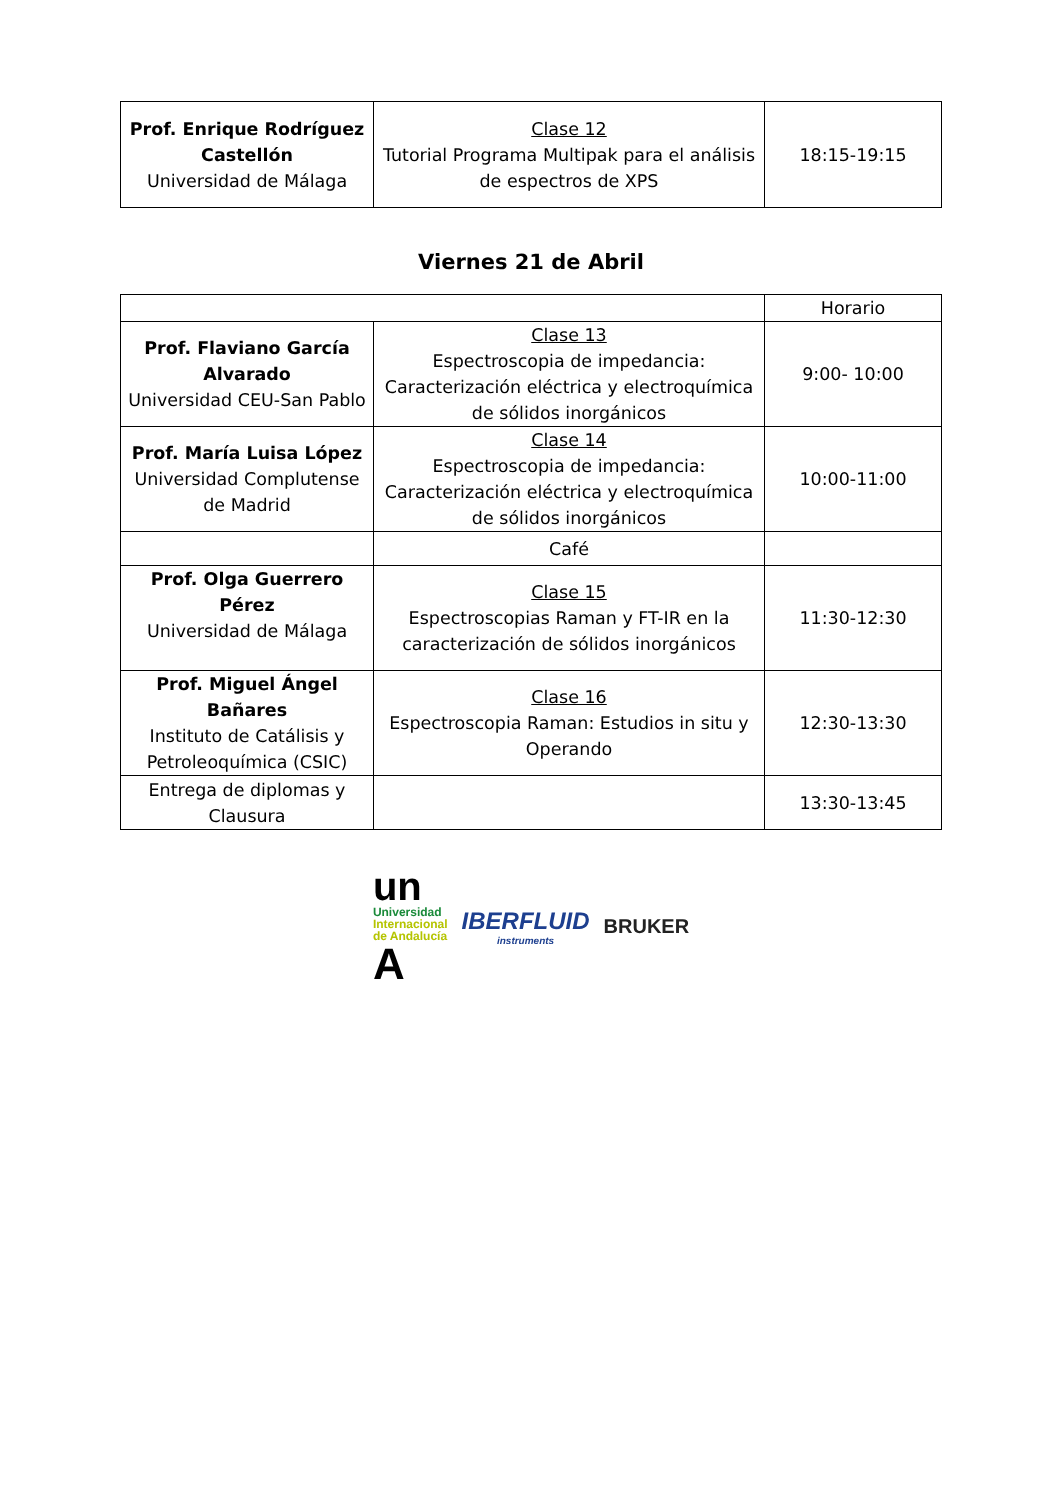| Prof. Enrique Rodríguez Castellón Universidad de Málaga | Clase 12 Tutorial Programa Multipak para el análisis de espectros de XPS | 18:15-19:15 |
Viernes 21 de Abril
| | | Horario |
| Prof. Flaviano García Alvarado Universidad CEU-San Pablo | Clase 13 Espectroscopia de impedancia: Caracterización eléctrica y electroquímica de sólidos inorgánicos | 9:00- 10:00 |
| Prof. María Luisa López Universidad Complutense de Madrid | Clase 14 Espectroscopia de impedancia: Caracterización eléctrica y electroquímica de sólidos inorgánicos | 10:00-11:00 |
| | Café | |
| Prof. Olga Guerrero Pérez Universidad de Málaga | Clase 15 Espectroscopias Raman y FT-IR en la caracterización de sólidos inorgánicos | 11:30-12:30 |
| Prof. Miguel Ángel Bañares Instituto de Catálisis y Petroleoquímica (CSIC) | Clase 16 Espectroscopia Raman: Estudios in situ y Operando | 12:30-13:30 |
| Entrega de diplomas y Clausura | | 13:30-13:45 |
un
Universidad
Internacional
de Andalucía
A
IBERFLUID
instruments
BRUKER